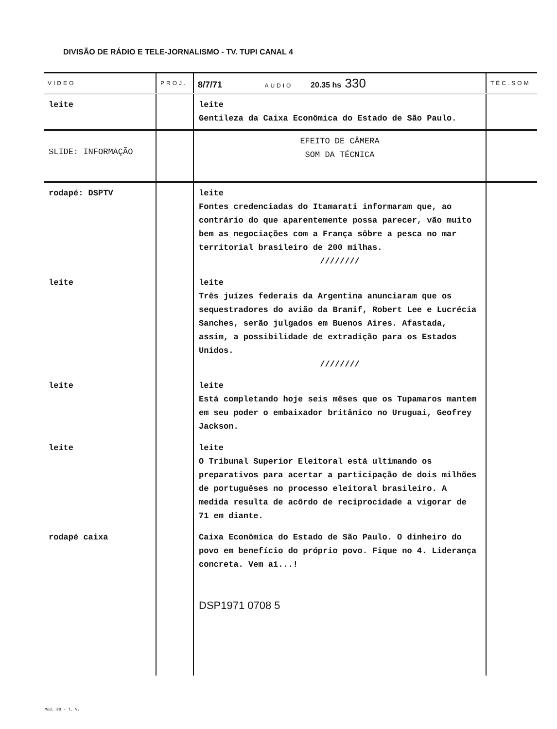DIVISÃO DE RÁDIO E TELE-JORNALISMO - TV. TUPI CANAL 4
| VIDEO | PROJ. | 8/7/71 AUDIO 20.35 hs 330 | TÉC.SOM |
| --- | --- | --- | --- |
| leite | | leite Gentileza da Caixa Econômica do Estado de São Paulo. | |
| SLIDE: INFORMAÇÃO | | EFEITO DE CÂMERA SOM DA TÉCNICA | |
| rodapé: DSPTV | | leite Fontes credenciadas do Itamarati informaram que, ao contrário do que aparentemente possa parecer, vão muito bem as negociações com a França sôbre a pesca no mar territorial brasileiro de 200 milhas. //////// | |
| leite | | leite Três juízes federais da Argentina anunciaram que os sequestradores do avião da Branif, Robert Lee e Lucrécia Sanches, serão julgados em Buenos Aires. Afastada, assim, a possibilidade de extradição para os Estados Unidos. //////// | |
| leite | | leite Está completando hoje seis mêses que os Tupamaros mantem em seu poder o embaixador britânico no Uruguai, Geofrey Jackson. | |
| leite | | leite O Tribunal Superior Eleitoral está ultimando os preparativos para acertar a participação de dois milhões de portuguêses no processo eleitoral brasileiro. A medida resulta de acôrdo de reciprocidade a vigorar de 71 em diante. | |
| rodapé caixa | | Caixa Econômica do Estado de São Paulo. O dinheiro do povo em benefício do próprio povo. Fique no 4. Liderança concreta. Vem aí...! DSP1971 0708 5 | |
Mod. 80 - T. V.